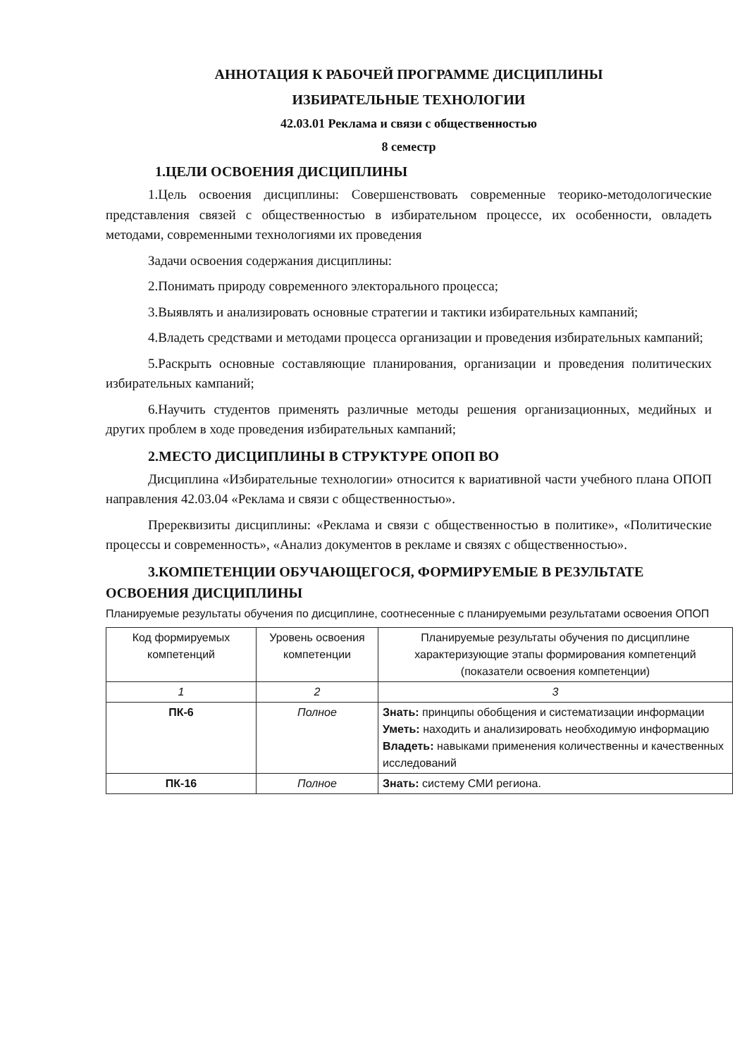АННОТАЦИЯ К РАБОЧЕЙ ПРОГРАММЕ ДИСЦИПЛИНЫ
ИЗБИРАТЕЛЬНЫЕ ТЕХНОЛОГИИ
42.03.01 Реклама и связи с общественностью
8 семестр
1.ЦЕЛИ ОСВОЕНИЯ ДИСЦИПЛИНЫ
1.Цель освоения дисциплины: Совершенствовать современные теорико-методологические представления связей с общественностью в избирательном процессе, их особенности, овладеть методами, современными технологиями их проведения
Задачи освоения содержания дисциплины:
2.Понимать природу современного электорального процесса;
3.Выявлять и анализировать основные стратегии и тактики избирательных кампаний;
4.Владеть средствами и методами процесса организации и проведения избирательных кампаний;
5.Раскрыть основные составляющие планирования, организации и проведения политических избирательных кампаний;
6.Научить студентов применять различные методы решения организационных, медийных и других проблем в ходе проведения избирательных кампаний;
2.МЕСТО ДИСЦИПЛИНЫ В СТРУКТУРЕ ОПОП ВО
Дисциплина «Избирательные технологии» относится к вариативной части учебного плана ОПОП направления 42.03.04 «Реклама и связи с общественностью».
Пререквизиты дисциплины: «Реклама и связи с общественностью в политике», «Политические процессы и современность», «Анализ документов в рекламе и связях с общественностью».
3.КОМПЕТЕНЦИИ ОБУЧАЮЩЕГОСЯ, ФОРМИРУЕМЫЕ В РЕЗУЛЬТАТЕ ОСВОЕНИЯ ДИСЦИПЛИНЫ
Планируемые результаты обучения по дисциплине, соотнесенные с планируемыми результатами освоения ОПОП
| Код формируемых компетенций | Уровень освоения компетенции | Планируемые результаты обучения по дисциплине характеризующие этапы формирования компетенций (показатели освоения компетенции) |
| --- | --- | --- |
| 1 | 2 | 3 |
| ПК-6 | Полное | Знать: принципы обобщения и систематизации информации Уметь: находить и анализировать необходимую информацию Владеть: навыками применения количественны и качественных исследований |
| ПК-16 | Полное | Знать: систему СМИ региона. |